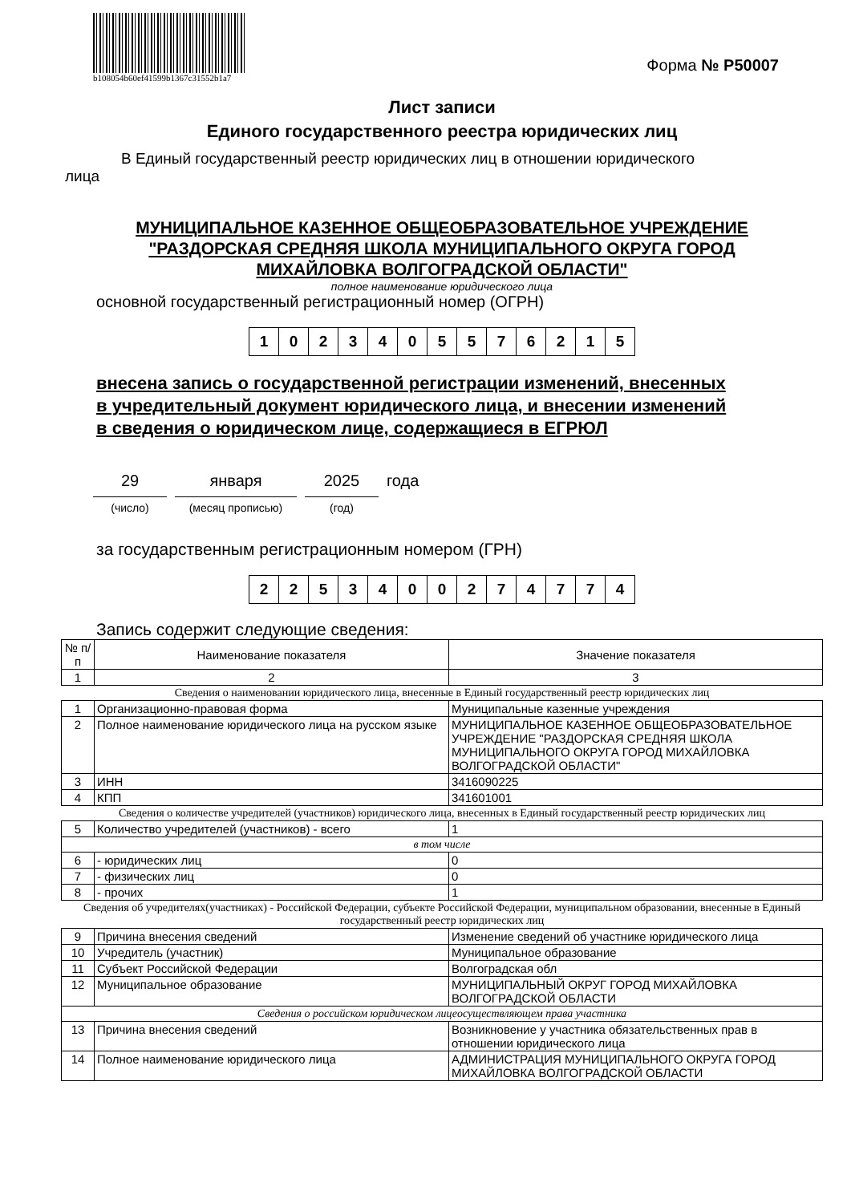b108054b60ef41599b1367c31552b1a7
Форма № Р50007
Лист записи
Единого государственного реестра юридических лиц
В Единый государственный реестр юридических лиц в отношении юридического
лица
МУНИЦИПАЛЬНОЕ КАЗЕННОЕ ОБЩЕОБРАЗОВАТЕЛЬНОЕ УЧРЕЖДЕНИЕ
"РАЗДОРСКАЯ СРЕДНЯЯ ШКОЛА МУНИЦИПАЛЬНОГО ОКРУГА ГОРОД
МИХАЙЛОВКА ВОЛГОГРАДСКОЙ ОБЛАСТИ"
полное наименование юридического лица
основной государственный регистрационный номер (ОГРН)
| 1 | 0 | 2 | 3 | 4 | 0 | 5 | 5 | 7 | 6 | 2 | 1 | 5 |
внесена запись о государственной регистрации изменений, внесенных
в учредительный документ юридического лица, и внесении изменений
в сведения о юридическом лице, содержащиеся в ЕГРЮЛ
29
(число)
января
(месяц прописью)
2025
(год)
года
за государственным регистрационным номером (ГРН)
| 2 | 2 | 5 | 3 | 4 | 0 | 0 | 2 | 7 | 4 | 7 | 7 | 4 |
Запись содержит следующие сведения:
| № п/п | Наименование показателя | Значение показателя |
| --- | --- | --- |
| 1 | 2 | 3 |
| Сведения о наименовании юридического лица, внесенные в Единый государственный реестр юридических лиц | | |
| 1 | Организационно-правовая форма | Муниципальные казенные учреждения |
| 2 | Полное наименование юридического лица на русском языке | МУНИЦИПАЛЬНОЕ КАЗЕННОЕ ОБЩЕОБРАЗОВАТЕЛЬНОЕ УЧРЕЖДЕНИЕ "РАЗДОРСКАЯ СРЕДНЯЯ ШКОЛА МУНИЦИПАЛЬНОГО ОКРУГА ГОРОД МИХАЙЛОВКА ВОЛГОГРАДСКОЙ ОБЛАСТИ" |
| 3 | ИНН | 3416090225 |
| 4 | КПП | 341601001 |
| Сведения о количестве учредителей (участников) юридического лица, внесенных в Единый государственный реестр юридических лиц | | |
| 5 | Количество учредителей (участников) - всего | 1 |
| в том числе | | |
| 6 | - юридических лиц | 0 |
| 7 | - физических лиц | 0 |
| 8 | - прочих | 1 |
| Сведения об учредителях(участниках) - Российской Федерации, субъекте Российской Федерации, муниципальном образовании, внесенные в Единый государственный реестр юридических лиц | | |
| 9 | Причина внесения сведений | Изменение сведений об участнике юридического лица |
| 10 | Учредитель (участник) | Муниципальное образование |
| 11 | Субъект Российской Федерации | Волгоградская обл |
| 12 | Муниципальное образование | МУНИЦИПАЛЬНЫЙ ОКРУГ ГОРОД МИХАЙЛОВКА ВОЛГОГРАДСКОЙ ОБЛАСТИ |
| Сведения о российском юридическом лицеосуществляющем права участника | | |
| 13 | Причина внесения сведений | Возникновение у участника обязательственных прав в отношении юридического лица |
| 14 | Полное наименование юридического лица | АДМИНИСТРАЦИЯ МУНИЦИПАЛЬНОГО ОКРУГА ГОРОД МИХАЙЛОВКА ВОЛГОГРАДСКОЙ ОБЛАСТИ |